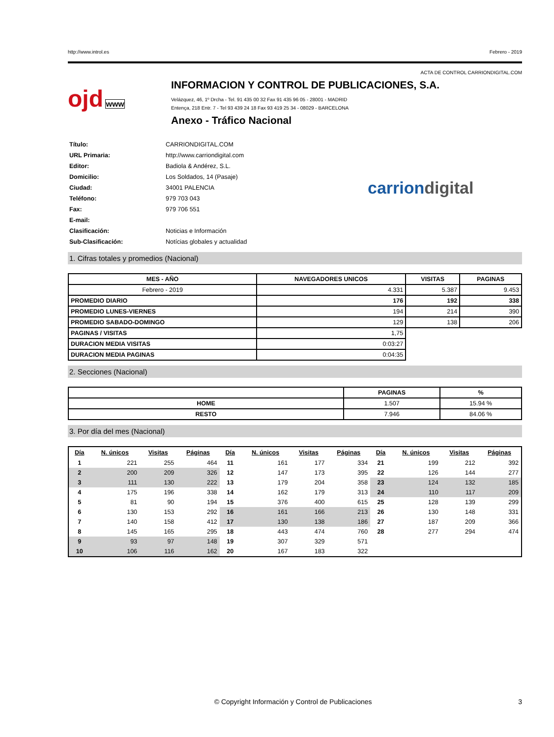http://www.introl.es Febrero - 2019
ACTA DE CONTROL CARRIONDIGITAL.COM
ojd www
INFORMACION Y CONTROL DE PUBLICACIONES, S.A.
Velázquez, 46, 1º Drcha - Tel. 91 435 00 32 Fax 91 435 96 05 - 28001 - MADRID
Entença, 218 Entr. 7 - Tel 93 439 24 18 Fax 93 419 25 34 - 08029 - BARCELONA
Anexo - Tráfico Nacional
| Título: | CARRIONDIGITAL.COM |
| URL Primaria: | http://www.carriondigital.com |
| Editor: | Badiola & Andérez, S.L. |
| Domicilio: | Los Soldados, 14 (Pasaje) |
| Ciudad: | 34001 PALENCIA |
| Teléfono: | 979 703 043 |
| Fax: | 979 706 551 |
| E-mail: | |
| Clasificación: | Noticias e Información |
| Sub-Clasificación: | Notícias globales y actualidad |
carriondigital
1. Cifras totales y promedios (Nacional)
| MES - AÑO | NAVEGADORES UNICOS | VISITAS | PAGINAS |
| --- | --- | --- | --- |
| Febrero - 2019 | 4.331 | 5.387 | 9.453 |
| PROMEDIO DIARIO | 176 | 192 | 338 |
| PROMEDIO LUNES-VIERNES | 194 | 214 | 390 |
| PROMEDIO SABADO-DOMINGO | 129 | 138 | 206 |
| PAGINAS / VISITAS | 1,75 | | |
| DURACION MEDIA VISITAS | 0:03:27 | | |
| DURACION MEDIA PAGINAS | 0:04:35 | | |
2. Secciones (Nacional)
| | PAGINAS | % |
| --- | --- | --- |
| HOME | 1.507 | 15.94 % |
| RESTO | 7.946 | 84.06 % |
3. Por día del mes (Nacional)
| Día | N. únicos | Visitas | Páginas | Día | N. únicos | Visitas | Páginas | Día | N. únicos | Visitas | Páginas |
| --- | --- | --- | --- | --- | --- | --- | --- | --- | --- | --- | --- |
| 1 | 221 | 255 | 464 | 11 | 161 | 177 | 334 | 21 | 199 | 212 | 392 |
| 2 | 200 | 209 | 326 | 12 | 147 | 173 | 395 | 22 | 126 | 144 | 277 |
| 3 | 111 | 130 | 222 | 13 | 179 | 204 | 358 | 23 | 124 | 132 | 185 |
| 4 | 175 | 196 | 338 | 14 | 162 | 179 | 313 | 24 | 110 | 117 | 209 |
| 5 | 81 | 90 | 194 | 15 | 376 | 400 | 615 | 25 | 128 | 139 | 299 |
| 6 | 130 | 153 | 292 | 16 | 161 | 166 | 213 | 26 | 130 | 148 | 331 |
| 7 | 140 | 158 | 412 | 17 | 130 | 138 | 186 | 27 | 187 | 209 | 366 |
| 8 | 145 | 165 | 295 | 18 | 443 | 474 | 760 | 28 | 277 | 294 | 474 |
| 9 | 93 | 97 | 148 | 19 | 307 | 329 | 571 | | | | |
| 10 | 106 | 116 | 162 | 20 | 167 | 183 | 322 | | | | |
© Copyright Información y Control de Publicaciones 3